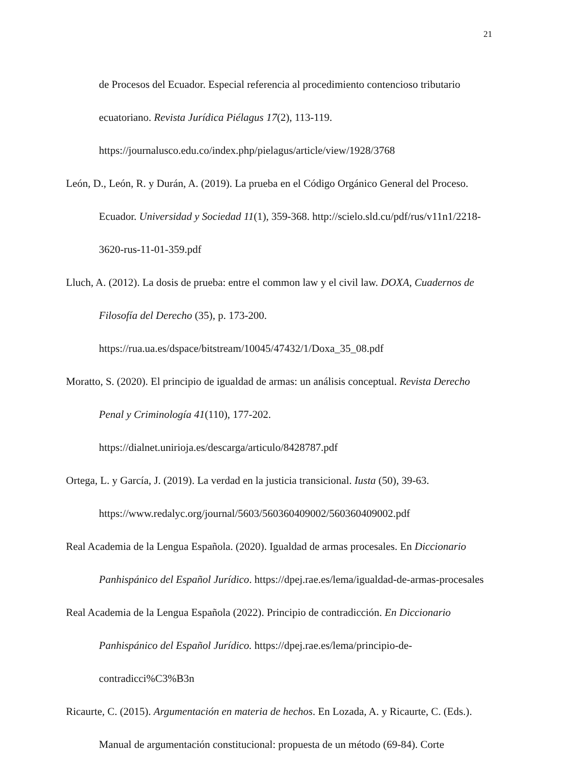21
de Procesos del Ecuador. Especial referencia al procedimiento contencioso tributario ecuatoriano. Revista Jurídica Piélagus 17(2), 113-119. https://journalusco.edu.co/index.php/pielagus/article/view/1928/3768
León, D., León, R. y Durán, A. (2019). La prueba en el Código Orgánico General del Proceso. Ecuador. Universidad y Sociedad 11(1), 359-368. http://scielo.sld.cu/pdf/rus/v11n1/2218-3620-rus-11-01-359.pdf
Lluch, A. (2012). La dosis de prueba: entre el common law y el civil law. DOXA, Cuadernos de Filosofía del Derecho (35), p. 173-200. https://rua.ua.es/dspace/bitstream/10045/47432/1/Doxa_35_08.pdf
Moratto, S. (2020). El principio de igualdad de armas: un análisis conceptual. Revista Derecho Penal y Criminología 41(110), 177-202. https://dialnet.unirioja.es/descarga/articulo/8428787.pdf
Ortega, L. y García, J. (2019). La verdad en la justicia transicional. Iusta (50), 39-63. https://www.redalyc.org/journal/5603/560360409002/560360409002.pdf
Real Academia de la Lengua Española. (2020). Igualdad de armas procesales. En Diccionario Panhispánico del Español Jurídico. https://dpej.rae.es/lema/igualdad-de-armas-procesales
Real Academia de la Lengua Española (2022). Principio de contradicción. En Diccionario Panhispánico del Español Jurídico. https://dpej.rae.es/lema/principio-de-contradicci%C3%B3n
Ricaurte, C. (2015). Argumentación en materia de hechos. En Lozada, A. y Ricaurte, C. (Eds.). Manual de argumentación constitucional: propuesta de un método (69-84). Corte